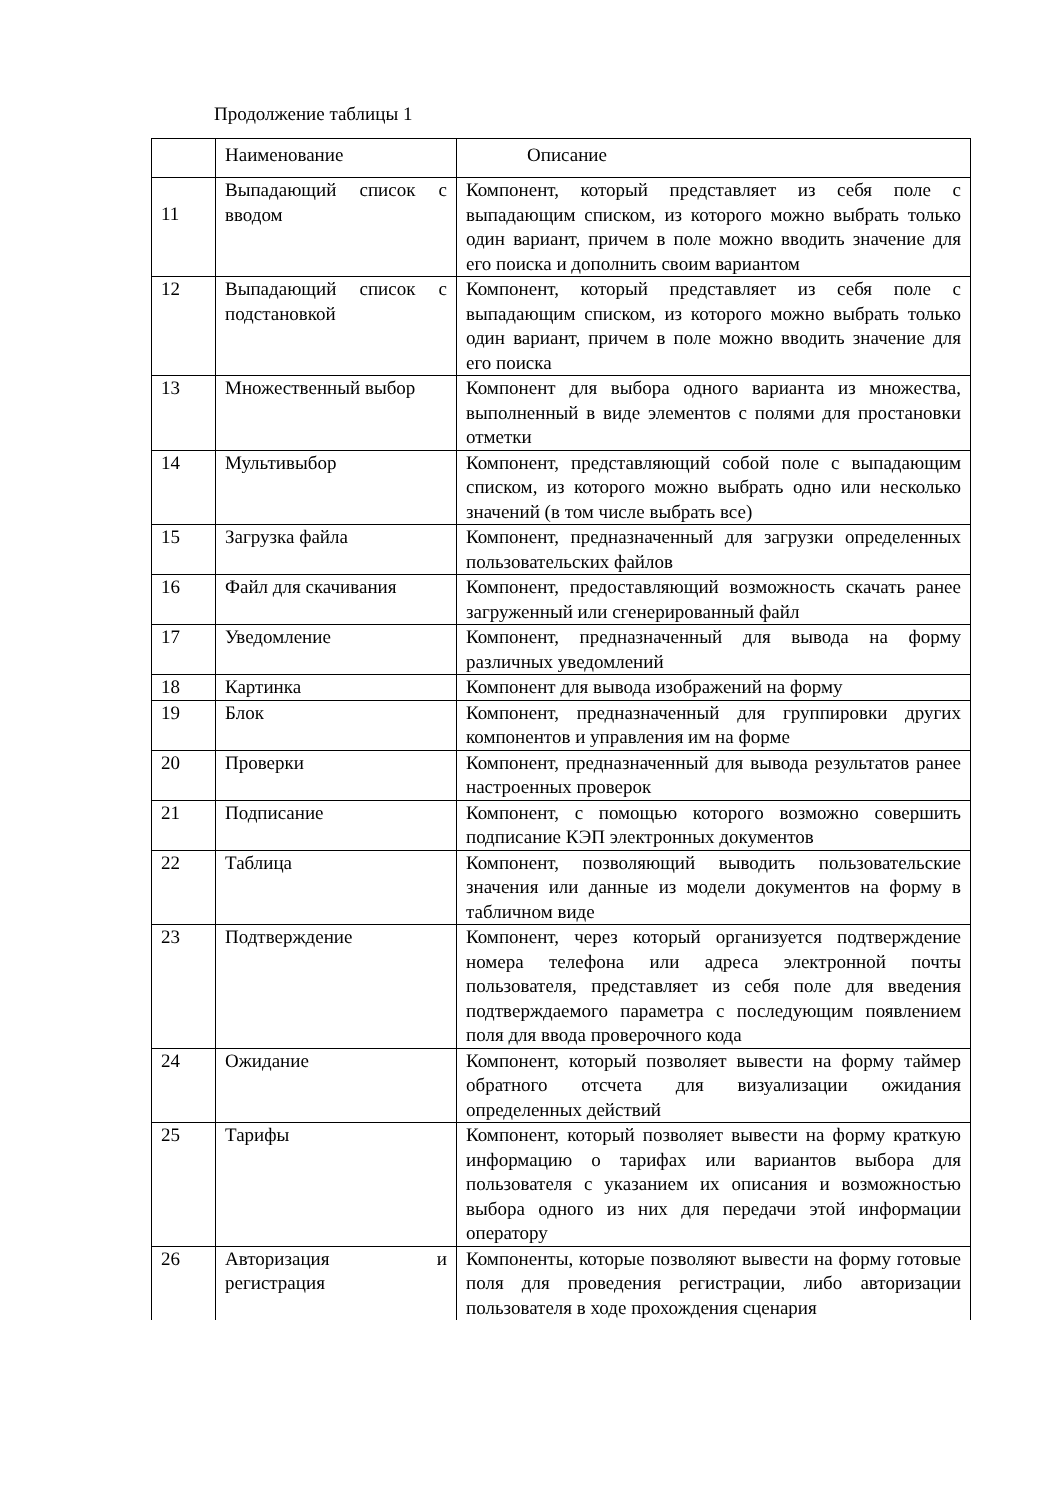Продолжение таблицы 1
| | Наименование | Описание |
| --- | --- | --- |
| 11 | Выпадающий список с вводом | Компонент, который представляет из себя поле с выпадающим списком, из которого можно выбрать только один вариант, причем в поле можно вводить значение для его поиска и дополнить своим вариантом |
| 12 | Выпадающий список с подстановкой | Компонент, который представляет из себя поле с выпадающим списком, из которого можно выбрать только один вариант, причем в поле можно вводить значение для его поиска |
| 13 | Множественный выбор | Компонент для выбора одного варианта из множества, выполненный в виде элементов с полями для простановки отметки |
| 14 | Мультивыбор | Компонент, представляющий собой поле с выпадающим списком, из которого можно выбрать одно или несколько значений (в том числе выбрать все) |
| 15 | Загрузка файла | Компонент, предназначенный для загрузки определенных пользовательских файлов |
| 16 | Файл для скачивания | Компонент, предоставляющий возможность скачать ранее загруженный или сгенерированный файл |
| 17 | Уведомление | Компонент, предназначенный для вывода на форму различных уведомлений |
| 18 | Картинка | Компонент для вывода изображений на форму |
| 19 | Блок | Компонент, предназначенный для группировки других компонентов и управления им на форме |
| 20 | Проверки | Компонент, предназначенный для вывода результатов ранее настроенных проверок |
| 21 | Подписание | Компонент, с помощью которого возможно совершить подписание КЭП электронных документов |
| 22 | Таблица | Компонент, позволяющий выводить пользовательские значения или данные из модели документов на форму в табличном виде |
| 23 | Подтверждение | Компонент, через который организуется подтверждение номера телефона или адреса электронной почты пользователя, представляет из себя поле для введения подтверждаемого параметра с последующим появлением поля для ввода проверочного кода |
| 24 | Ожидание | Компонент, который позволяет вывести на форму таймер обратного отсчета для визуализации ожидания определенных действий |
| 25 | Тарифы | Компонент, который позволяет вывести на форму краткую информацию о тарифах или вариантов выбора для пользователя с указанием их описания и возможностью выбора одного из них для передачи этой информации оператору |
| 26 | Авторизация и регистрация | Компоненты, которые позволяют вывести на форму готовые поля для проведения регистрации, либо авторизации пользователя в ходе прохождения сценария |